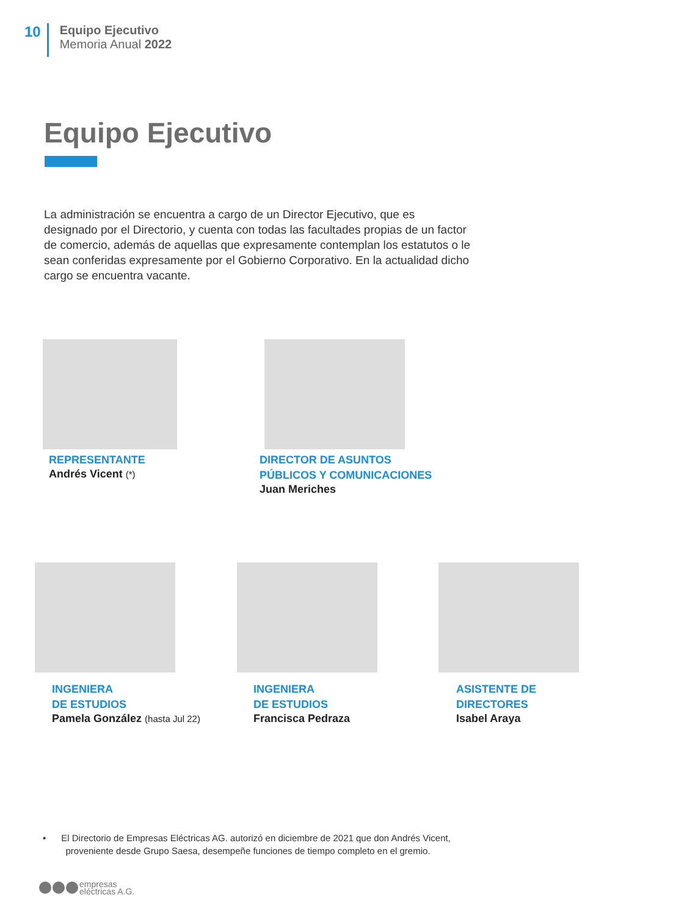10
Equipo Ejecutivo
Memoria Anual 2022
Equipo Ejecutivo
La administración se encuentra a cargo de un Director Ejecutivo, que es designado por el Directorio, y cuenta con todas las facultades propias de un factor de comercio, además de aquellas que expresamente contemplan los estatutos o le sean conferidas expresamente por el Gobierno Corporativo. En la actualidad dicho cargo se encuentra vacante.
REPRESENTANTE
Andrés Vicent (*)
DIRECTOR DE ASUNTOS
PÚBLICOS Y COMUNICACIONES
Juan Meriches
INGENIERA
DE ESTUDIOS
Pamela González (hasta Jul 22)
INGENIERA
DE ESTUDIOS
Francisca Pedraza
ASISTENTE DE
DIRECTORES
Isabel Araya
• El Directorio de Empresas Eléctricas AG. autorizó en diciembre de 2021 que don Andrés Vicent,
proveniente desde Grupo Saesa, desempeñe funciones de tiempo completo en el gremio.
empresas
eléctricas A.G.